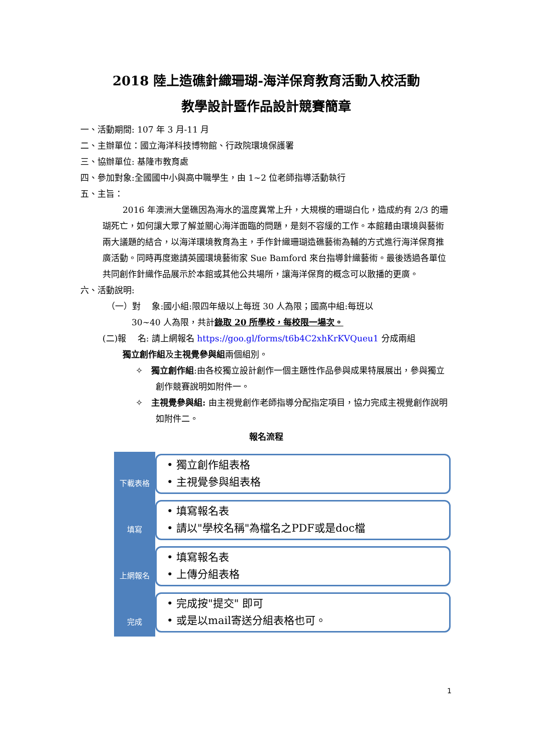2018 陸上造礁針織珊瑚-海洋保育教育活動入校活動
教學設計暨作品設計競賽簡章
一、活動期間: 107 年 3 月-11 月
二、主辦單位：國立海洋科技博物館、行政院環境保護署
三、協辦單位: 基隆市教育處
四、參加對象:全國國中小與高中職學生，由 1~2 位老師指導活動執行
五、主旨：
2016 年澳洲大堡礁因為海水的溫度異常上升，大規模的珊瑚白化，造成約有 2/3 的珊瑚死亡，如何讓大眾了解並關心海洋面臨的問題，是刻不容緩的工作。本館藉由環境與藝術兩大議題的結合，以海洋環境教育為主，手作針織珊瑚造礁藝術為輔的方式進行海洋保育推廣活動。同時再度邀請英國環境藝術家 Sue Bamford 來台指導針織藝術。最後透過各單位共同創作針織作品展示於本館或其他公共場所，讓海洋保育的概念可以散播的更廣。
六、活動說明:
（一）對　 象:國小組:限四年級以上每班 30 人為限；國高中組:每班以
30~40 人為限，共計錄取 20 所學校，每校限一場次。
(二)報　 名: 請上網報名 https://goo.gl/forms/t6b4C2xhKrKVQueu1 分成兩組
獨立創作組及主視覺參與組兩個組別。
✧　獨立創作組:由各校獨立設計創作一個主題性作品參與成果特展展出，參與獨立創作競賽說明如附件一。
✧　主視覺參與組: 由主視覺創作老師指導分配指定項目，協力完成主視覺創作說明如附件二。
報名流程
下載表格
• 獨立創作組表格
• 主視覺參與組表格
填寫
• 填寫報名表
• 請以"學校名稱"為檔名之PDF或是doc檔
上網報名
• 填寫報名表
• 上傳分組表格
完成
• 完成按"提交" 即可
• 或是以mail寄送分組表格也可。
1